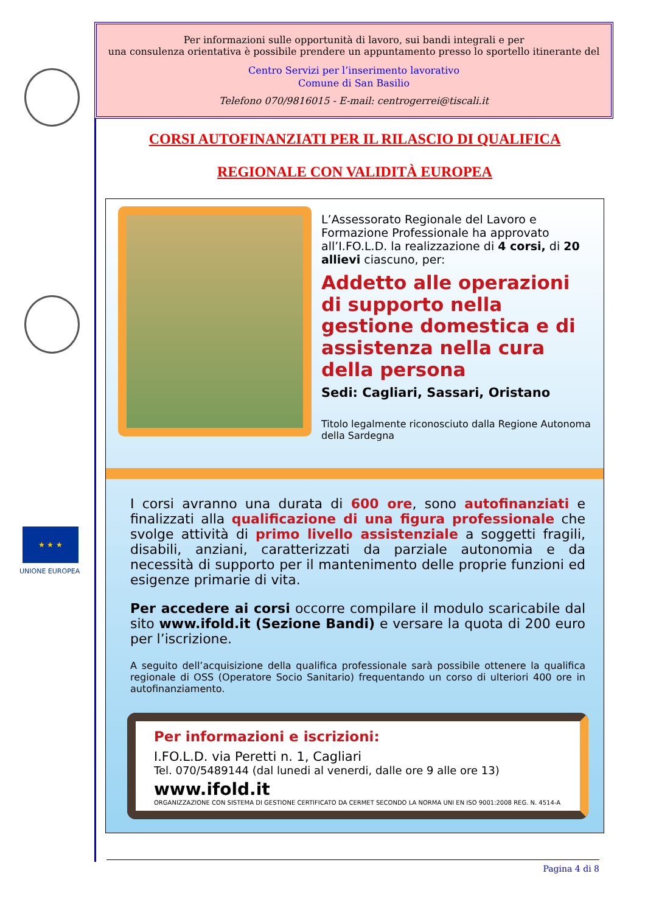★ ★ ★
UNIONE EUROPEA
Per informazioni sulle opportunità di lavoro, sui bandi integrali e per
una consulenza orientativa è possibile prendere un appuntamento presso lo sportello itinerante del
Centro Servizi per l’inserimento lavorativo
Comune di San Basilio
Telefono 070/9816015 - E-mail: centrogerrei@tiscali.it
CORSI AUTOFINANZIATI PER IL RILASCIO DI QUALIFICA
REGIONALE CON VALIDITÀ EUROPEA
L’Assessorato Regionale del Lavoro e Formazione Professionale ha approvato all’I.FO.L.D. la realizzazione di 4 corsi, di 20 allievi ciascuno, per:
Addetto alle operazioni di supporto nella gestione domestica e di assistenza nella cura della persona
Sedi: Cagliari, Sassari, Oristano
Titolo legalmente riconosciuto dalla Regione Autonoma della Sardegna
I corsi avranno una durata di 600 ore, sono autofinanziati e finalizzati alla qualificazione di una figura professionale che svolge attività di primo livello assistenziale a soggetti fragili, disabili, anziani, caratterizzati da parziale autonomia e da necessità di supporto per il mantenimento delle proprie funzioni ed esigenze primarie di vita.
Per accedere ai corsi occorre compilare il modulo scaricabile dal sito www.ifold.it (Sezione Bandi) e versare la quota di 200 euro per l’iscrizione.
A seguito dell’acquisizione della qualifica professionale sarà possibile ottenere la qualifica regionale di OSS (Operatore Socio Sanitario) frequentando un corso di ulteriori 400 ore in autofinanziamento.
Per informazioni e iscrizioni:
I.FO.L.D. via Peretti n. 1, Cagliari
Tel. 070/5489144 (dal lunedi al venerdi, dalle ore 9 alle ore 13)
www.ifold.it
ORGANIZZAZIONE CON SISTEMA DI GESTIONE CERTIFICATO DA CERMET SECONDO LA NORMA UNI EN ISO 9001:2008 REG. N. 4514-A
Pagina 4 di 8